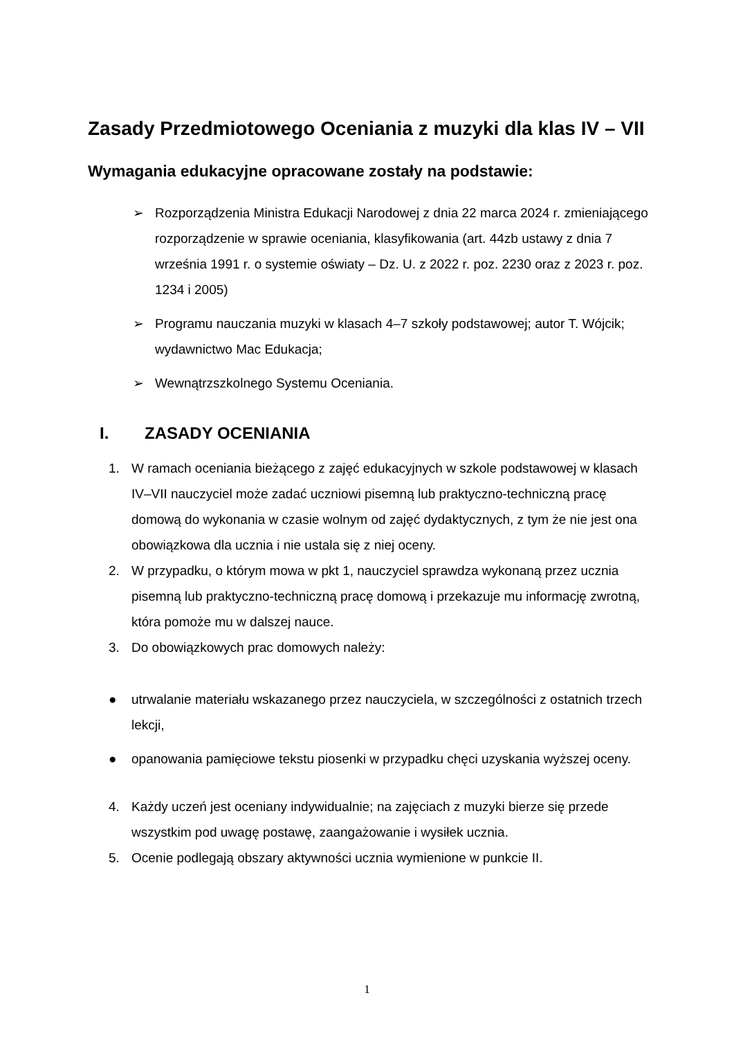Zasady Przedmiotowego Oceniania z muzyki dla klas IV – VII
Wymagania edukacyjne opracowane zostały na podstawie:
➢ Rozporządzenia Ministra Edukacji Narodowej z dnia 22 marca 2024 r. zmieniającego rozporządzenie w sprawie oceniania, klasyfikowania (art. 44zb ustawy z dnia 7 września 1991 r. o systemie oświaty – Dz. U. z 2022 r. poz. 2230 oraz z 2023 r. poz. 1234 i 2005)
➢ Programu nauczania muzyki w klasach 4–7 szkoły podstawowej; autor T. Wójcik; wydawnictwo Mac Edukacja;
➢ Wewnątrzszkolnego Systemu Oceniania.
I. ZASADY OCENIANIA
1. W ramach oceniania bieżącego z zajęć edukacyjnych w szkole podstawowej w klasach IV–VII nauczyciel może zadać uczniowi pisemną lub praktyczno-techniczną pracę domową do wykonania w czasie wolnym od zajęć dydaktycznych, z tym że nie jest ona obowiązkowa dla ucznia i nie ustala się z niej oceny.
2. W przypadku, o którym mowa w pkt 1, nauczyciel sprawdza wykonaną przez ucznia pisemną lub praktyczno-techniczną pracę domową i przekazuje mu informację zwrotną, która pomoże mu w dalszej nauce.
3. Do obowiązkowych prac domowych należy:
● utrwalanie materiału wskazanego przez nauczyciela, w szczególności z ostatnich trzech lekcji,
● opanowania pamięciowe tekstu piosenki w przypadku chęci uzyskania wyższej oceny.
4. Każdy uczeń jest oceniany indywidualnie; na zajęciach z muzyki bierze się przede wszystkim pod uwagę postawę, zaangażowanie i wysiłek ucznia.
5. Ocenie podlegają obszary aktywności ucznia wymienione w punkcie II.
1